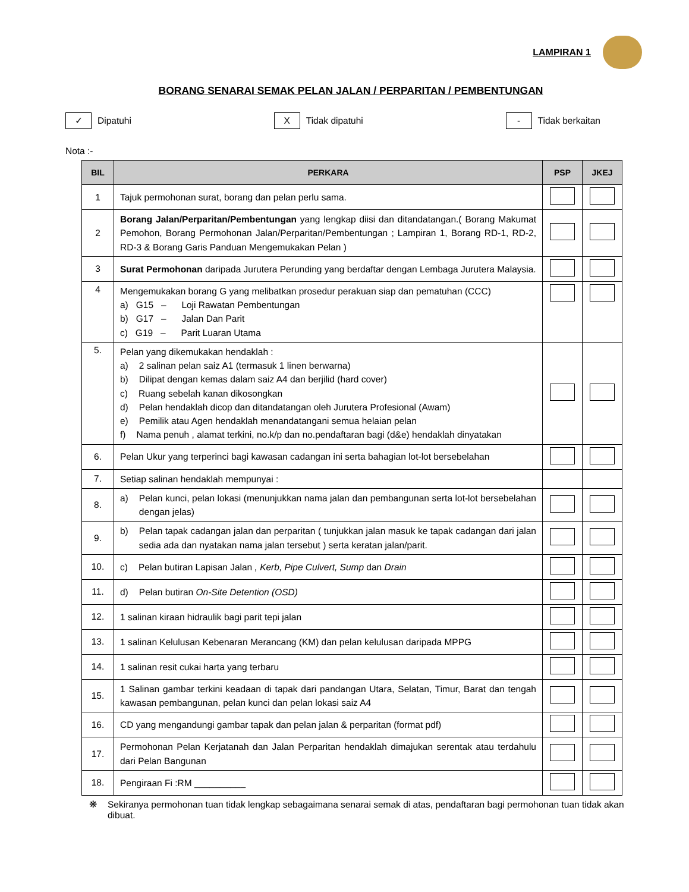LAMPIRAN 1
BORANG SENARAI SEMAK PELAN JALAN / PERPARITAN / PEMBENTUNGAN
✓ Dipatuhi
X Tidak dipatuhi
- Tidak berkaitan
Nota :-
| BIL | PERKARA | PSP | JKEJ |
| --- | --- | --- | --- |
| 1 | Tajuk permohonan surat, borang dan pelan perlu sama. | | |
| 2 | Borang Jalan/Perparitan/Pembentungan yang lengkap diisi dan ditandatangan.( Borang Makumat Pemohon, Borang Permohonan Jalan/Perparitan/Pembentungan ; Lampiran 1, Borang RD-1, RD-2, RD-3 & Borang Garis Panduan Mengemukakan Pelan ) | | |
| 3 | Surat Permohonan daripada Jurutera Perunding yang berdaftar dengan Lembaga Jurutera Malaysia. | | |
| 4 | Mengemukakan borang G yang melibatkan prosedur perakuan siap dan pematuhan (CCC) a) G15 – Loji Rawatan Pembentungan b) G17 – Jalan Dan Parit c) G19 – Parit Luaran Utama | | |
| 5. | Pelan yang dikemukakan hendaklah : a) 2 salinan pelan saiz A1 (termasuk 1 linen berwarna) b) Dilipat dengan kemas dalam saiz A4 dan berjilid (hard cover) c) Ruang sebelah kanan dikosongkan d) Pelan hendaklah dicop dan ditandatangan oleh Jurutera Profesional (Awam) e) Pemilik atau Agen hendaklah menandatangani semua helaian pelan f) Nama penuh , alamat terkini, no.k/p dan no.pendaftaran bagi (d&e) hendaklah dinyatakan | | |
| 6. | Pelan Ukur yang terperinci bagi kawasan cadangan ini serta bahagian lot-lot bersebelahan | | |
| 7. | Setiap salinan hendaklah mempunyai : | | |
| 8. | a) Pelan kunci, pelan lokasi (menunjukkan nama jalan dan pembangunan serta lot-lot bersebelahan dengan jelas) | | |
| 9. | b) Pelan tapak cadangan jalan dan perparitan ( tunjukkan jalan masuk ke tapak cadangan dari jalan sedia ada dan nyatakan nama jalan tersebut ) serta keratan jalan/parit. | | |
| 10. | c) Pelan butiran Lapisan Jalan , Kerb, Pipe Culvert, Sump dan Drain | | |
| 11. | d) Pelan butiran On-Site Detention (OSD) | | |
| 12. | 1 salinan kiraan hidraulik bagi parit tepi jalan | | |
| 13. | 1 salinan Kelulusan Kebenaran Merancang (KM) dan pelan kelulusan daripada MPPG | | |
| 14. | 1 salinan resit cukai harta yang terbaru | | |
| 15. | 1 Salinan gambar terkini keadaan di tapak dari pandangan Utara, Selatan, Timur, Barat dan tengah kawasan pembangunan, pelan kunci dan pelan lokasi saiz A4 | | |
| 16. | CD yang mengandungi gambar tapak dan pelan jalan & perparitan (format pdf) | | |
| 17. | Permohonan Pelan Kerjatanah dan Jalan Perparitan hendaklah dimajukan serentak atau terdahulu dari Pelan Bangunan | | |
| 18. | Pengiraan Fi :RM __________ | | |
❋ Sekiranya permohonan tuan tidak lengkap sebagaimana senarai semak di atas, pendaftaran bagi permohonan tuan tidak akan dibuat.